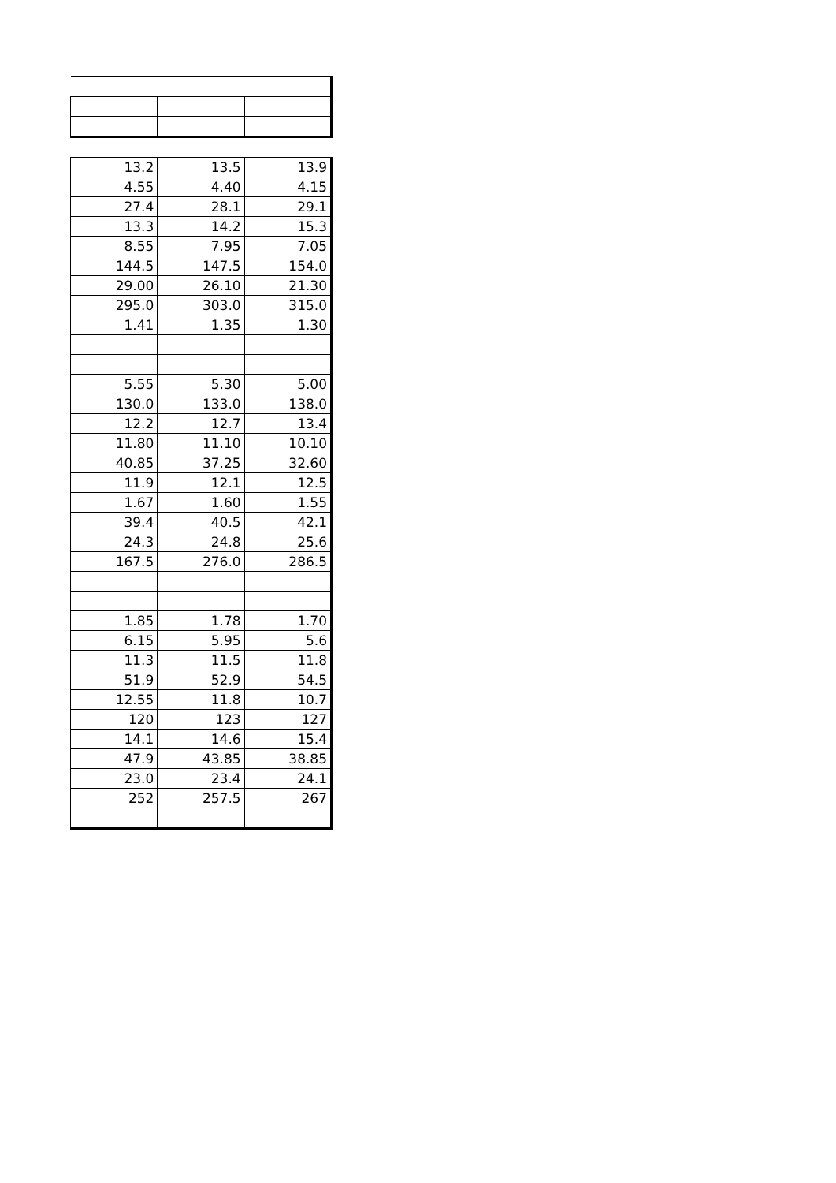| 13.2 | 13.5 | 13.9 |
| 4.55 | 4.40 | 4.15 |
| 27.4 | 28.1 | 29.1 |
| 13.3 | 14.2 | 15.3 |
| 8.55 | 7.95 | 7.05 |
| 144.5 | 147.5 | 154.0 |
| 29.00 | 26.10 | 21.30 |
| 295.0 | 303.0 | 315.0 |
| 1.41 | 1.35 | 1.30 |
| 5.55 | 5.30 | 5.00 |
| 130.0 | 133.0 | 138.0 |
| 12.2 | 12.7 | 13.4 |
| 11.80 | 11.10 | 10.10 |
| 40.85 | 37.25 | 32.60 |
| 11.9 | 12.1 | 12.5 |
| 1.67 | 1.60 | 1.55 |
| 39.4 | 40.5 | 42.1 |
| 24.3 | 24.8 | 25.6 |
| 167.5 | 276.0 | 286.5 |
| 1.85 | 1.78 | 1.70 |
| 6.15 | 5.95 | 5.6 |
| 11.3 | 11.5 | 11.8 |
| 51.9 | 52.9 | 54.5 |
| 12.55 | 11.8 | 10.7 |
| 120 | 123 | 127 |
| 14.1 | 14.6 | 15.4 |
| 47.9 | 43.85 | 38.85 |
| 23.0 | 23.4 | 24.1 |
| 252 | 257.5 | 267 |